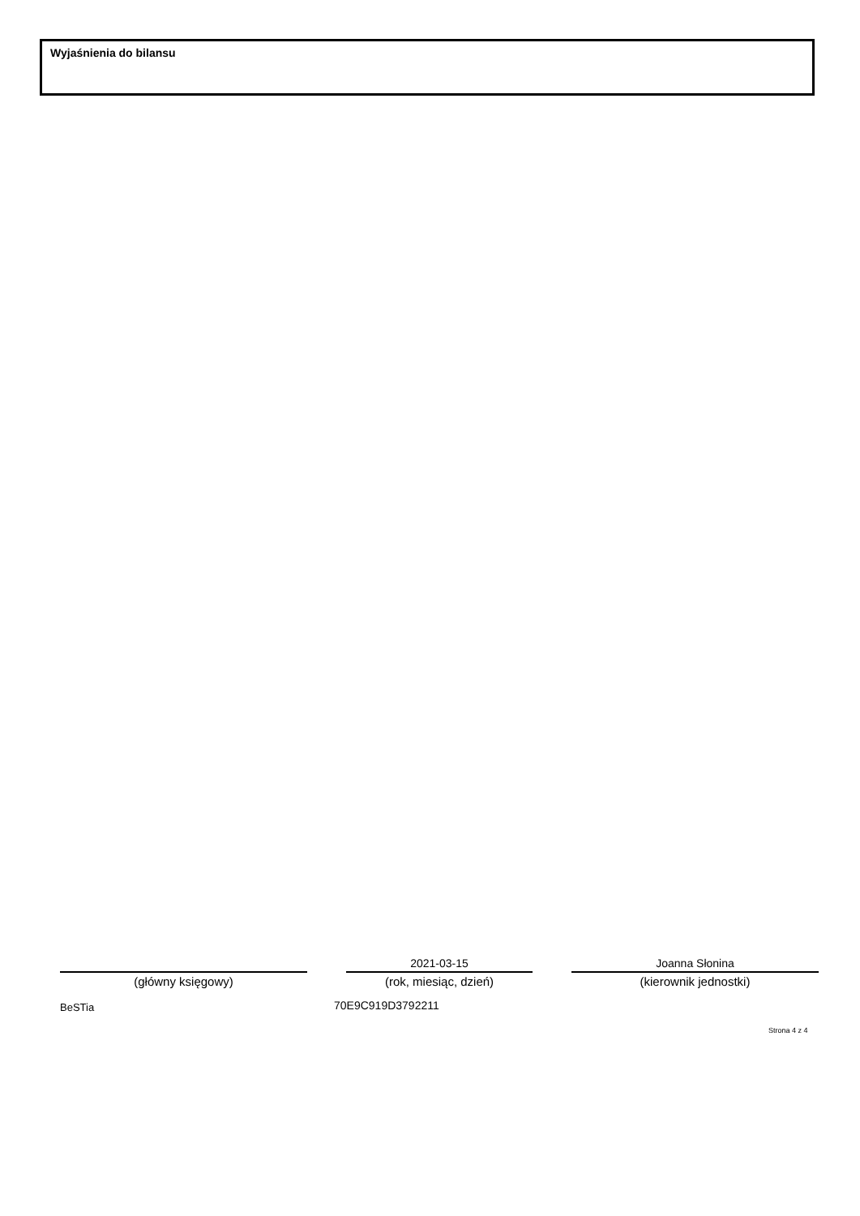Wyjaśnienia do bilansu
(główny księgowy)
2021-03-15
(rok, miesiąc, dzień)
Joanna Słonina
(kierownik jednostki)
BeSTia 70E9C919D3792211
Strona 4 z 4